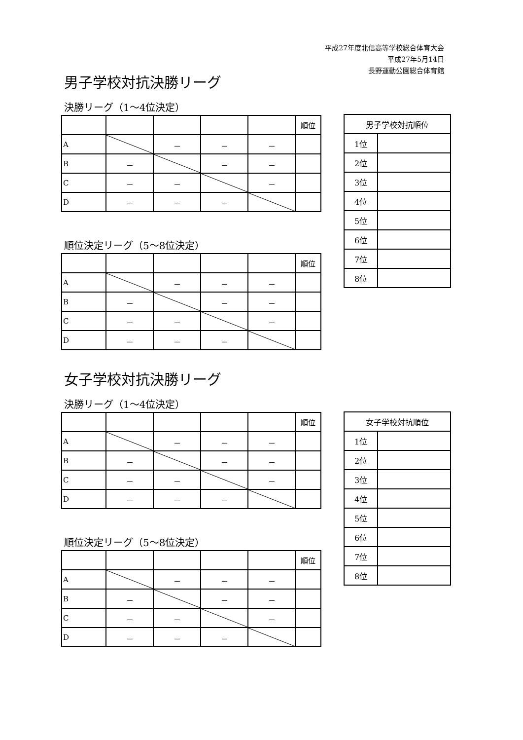平成27年度北信高等学校総合体育大会
平成27年5月14日
長野運動公園総合体育館
男子学校対抗決勝リーグ
決勝リーグ（1～4位決定）
| | | | | | 順位 |
| A | | － | － | － | |
| B | － | | － | － | |
| C | － | － | | － | |
| D | － | － | － | | |
順位決定リーグ（5～8位決定）
| | | | | | 順位 |
| A | | － | － | － | |
| B | － | | － | － | |
| C | － | － | | － | |
| D | － | － | － | | |
| 男子学校対抗順位 | |
| 1位 | |
| 2位 | |
| 3位 | |
| 4位 | |
| 5位 | |
| 6位 | |
| 7位 | |
| 8位 | |
女子学校対抗決勝リーグ
決勝リーグ（1～4位決定）
| | | | | | 順位 |
| A | | － | － | － | |
| B | － | | － | － | |
| C | － | － | | － | |
| D | － | － | － | | |
順位決定リーグ（5～8位決定）
| | | | | | 順位 |
| A | | － | － | － | |
| B | － | | － | － | |
| C | － | － | | － | |
| D | － | － | － | | |
| 女子学校対抗順位 | |
| 1位 | |
| 2位 | |
| 3位 | |
| 4位 | |
| 5位 | |
| 6位 | |
| 7位 | |
| 8位 | |